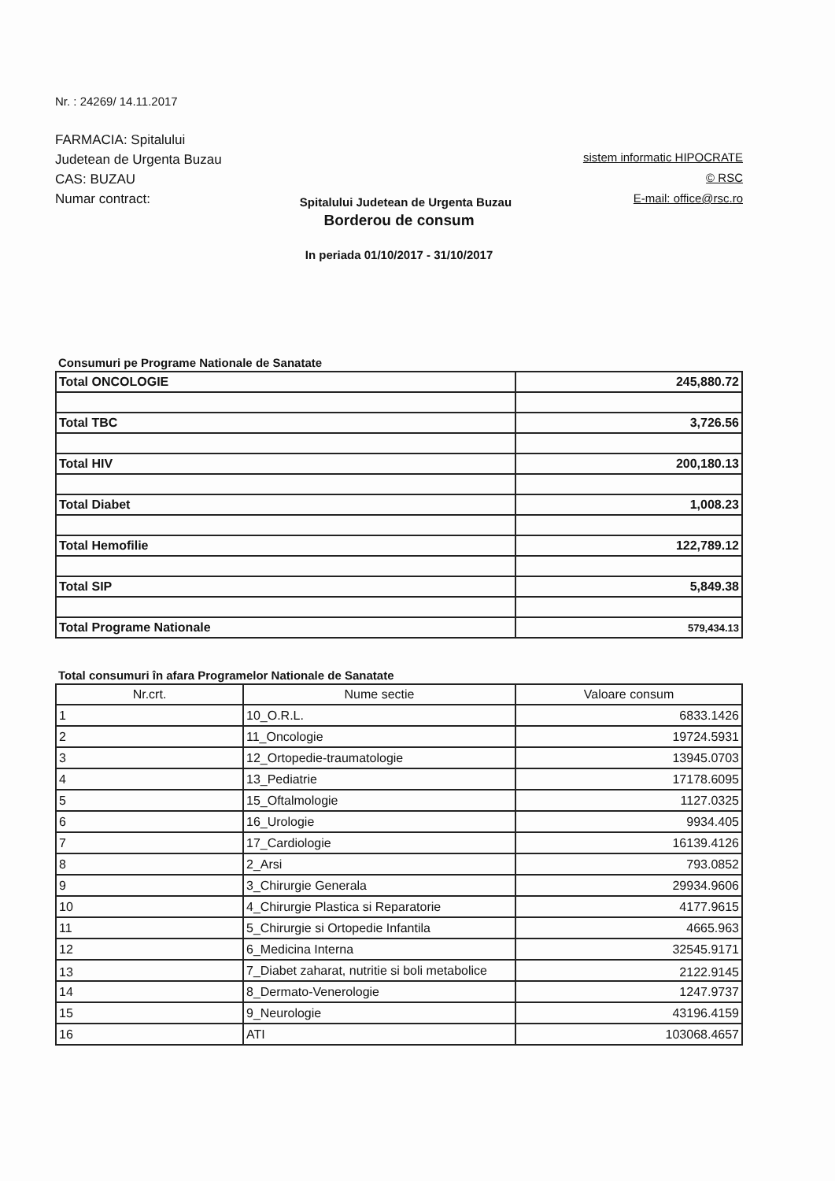Nr. : 24269/ 14.11.2017
FARMACIA: Spitalului Judetean de Urgenta Buzau
CAS: BUZAU
Numar contract:
Spitalului Judetean de Urgenta Buzau
sistem informatic HIPOCRATE
© RSC
E-mail: office@rsc.ro
Borderou de consum
In periada 01/10/2017 - 31/10/2017
Consumuri pe Programe Nationale de Sanatate
| Total ONCOLOGIE | 245,880.72 |
| Total TBC | 3,726.56 |
| Total HIV | 200,180.13 |
| Total Diabet | 1,008.23 |
| Total Hemofilie | 122,789.12 |
| Total SIP | 5,849.38 |
| Total Programe Nationale | 579,434.13 |
Total consumuri în afara Programelor Nationale de Sanatate
| Nr.crt. | Nume sectie | Valoare consum |
| --- | --- | --- |
| 1 | 10_O.R.L. | 6833.1426 |
| 2 | 11_Oncologie | 19724.5931 |
| 3 | 12_Ortopedie-traumatologie | 13945.0703 |
| 4 | 13_Pediatrie | 17178.6095 |
| 5 | 15_Oftalmologie | 1127.0325 |
| 6 | 16_Urologie | 9934.405 |
| 7 | 17_Cardiologie | 16139.4126 |
| 8 | 2_Arsi | 793.0852 |
| 9 | 3_Chirurgie Generala | 29934.9606 |
| 10 | 4_Chirurgie Plastica si Reparatorie | 4177.9615 |
| 11 | 5_Chirurgie si Ortopedie Infantila | 4665.963 |
| 12 | 6_Medicina Interna | 32545.9171 |
| 13 | 7_Diabet zaharat, nutritie si boli metabolice | 2122.9145 |
| 14 | 8_Dermato-Venerologie | 1247.9737 |
| 15 | 9_Neurologie | 43196.4159 |
| 16 | ATI | 103068.4657 |